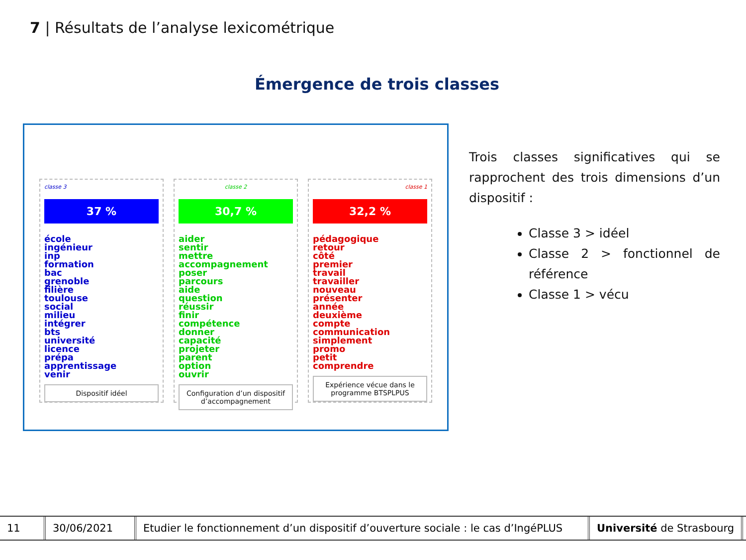7 | Résultats de l’analyse lexicométrique
Émergence de trois classes
classe 3
37 %
école
ingénieur
inp
formation
bac
grenoble
filière
toulouse
social
milieu
intégrer
bts
université
licence
prépa
apprentissage
venir
Dispositif idéel
classe 2
30,7 %
aider
sentir
mettre
accompagnement
poser
parcours
aide
question
réussir
finir
compétence
donner
capacité
projeter
parent
option
ouvrir
Configuration d’un dispositif d’accompagnement
classe 1
32,2 %
pédagogique
retour
côté
premier
travail
travailler
nouveau
présenter
année
deuxième
compte
communication
simplement
promo
petit
comprendre
Expérience vécue dans le programme BTSPLPUS
Trois classes significatives qui se rapprochent des trois dimensions d’un dispositif :
Classe 3 > idéel
Classe 2 > fonctionnel de référence
Classe 1 > vécu
11 30/06/2021
Etudier le fonctionnement d’un dispositif d’ouverture sociale : le cas d’IngéPLUS
Université de Strasbourg